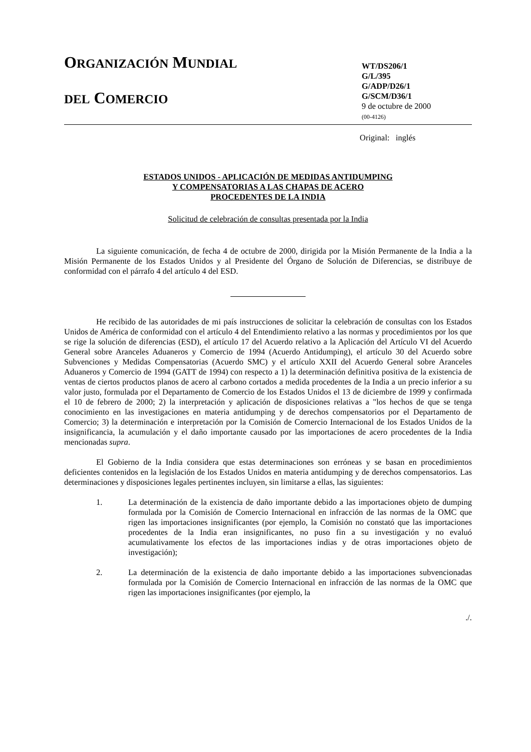ORGANIZACIÓN MUNDIAL
DEL COMERCIO
WT/DS206/1
G/L/395
G/ADP/D26/1
G/SCM/D36/1
9 de octubre de 2000
(00-4126)
Original: inglés
ESTADOS UNIDOS - APLICACIÓN DE MEDIDAS ANTIDUMPING
Y COMPENSATORIAS A LAS CHAPAS DE ACERO
PROCEDENTES DE LA INDIA
Solicitud de celebración de consultas presentada por la India
La siguiente comunicación, de fecha 4 de octubre de 2000, dirigida por la Misión Permanente de la India a la Misión Permanente de los Estados Unidos y al Presidente del Órgano de Solución de Diferencias, se distribuye de conformidad con el párrafo 4 del artículo 4 del ESD.
He recibido de las autoridades de mi país instrucciones de solicitar la celebración de consultas con los Estados Unidos de América de conformidad con el artículo 4 del Entendimiento relativo a las normas y procedimientos por los que se rige la solución de diferencias (ESD), el artículo 17 del Acuerdo relativo a la Aplicación del Artículo VI del Acuerdo General sobre Aranceles Aduaneros y Comercio de 1994 (Acuerdo Antidumping), el artículo 30 del Acuerdo sobre Subvenciones y Medidas Compensatorias (Acuerdo SMC) y el artículo XXII del Acuerdo General sobre Aranceles Aduaneros y Comercio de 1994 (GATT de 1994) con respecto a 1) la determinación definitiva positiva de la existencia de ventas de ciertos productos planos de acero al carbono cortados a medida procedentes de la India a un precio inferior a su valor justo, formulada por el Departamento de Comercio de los Estados Unidos el 13 de diciembre de 1999 y confirmada el 10 de febrero de 2000; 2) la interpretación y aplicación de disposiciones relativas a "los hechos de que se tenga conocimiento en las investigaciones en materia antidumping y de derechos compensatorios por el Departamento de Comercio; 3) la determinación e interpretación por la Comisión de Comercio Internacional de los Estados Unidos de la insignificancia, la acumulación y el daño importante causado por las importaciones de acero procedentes de la India mencionadas supra.
El Gobierno de la India considera que estas determinaciones son erróneas y se basan en procedimientos deficientes contenidos en la legislación de los Estados Unidos en materia antidumping y de derechos compensatorios. Las determinaciones y disposiciones legales pertinentes incluyen, sin limitarse a ellas, las siguientes:
1. La determinación de la existencia de daño importante debido a las importaciones objeto de dumping formulada por la Comisión de Comercio Internacional en infracción de las normas de la OMC que rigen las importaciones insignificantes (por ejemplo, la Comisión no constató que las importaciones procedentes de la India eran insignificantes, no puso fin a su investigación y no evaluó acumulativamente los efectos de las importaciones indias y de otras importaciones objeto de investigación);
2. La determinación de la existencia de daño importante debido a las importaciones subvencionadas formulada por la Comisión de Comercio Internacional en infracción de las normas de la OMC que rigen las importaciones insignificantes (por ejemplo, la
./.